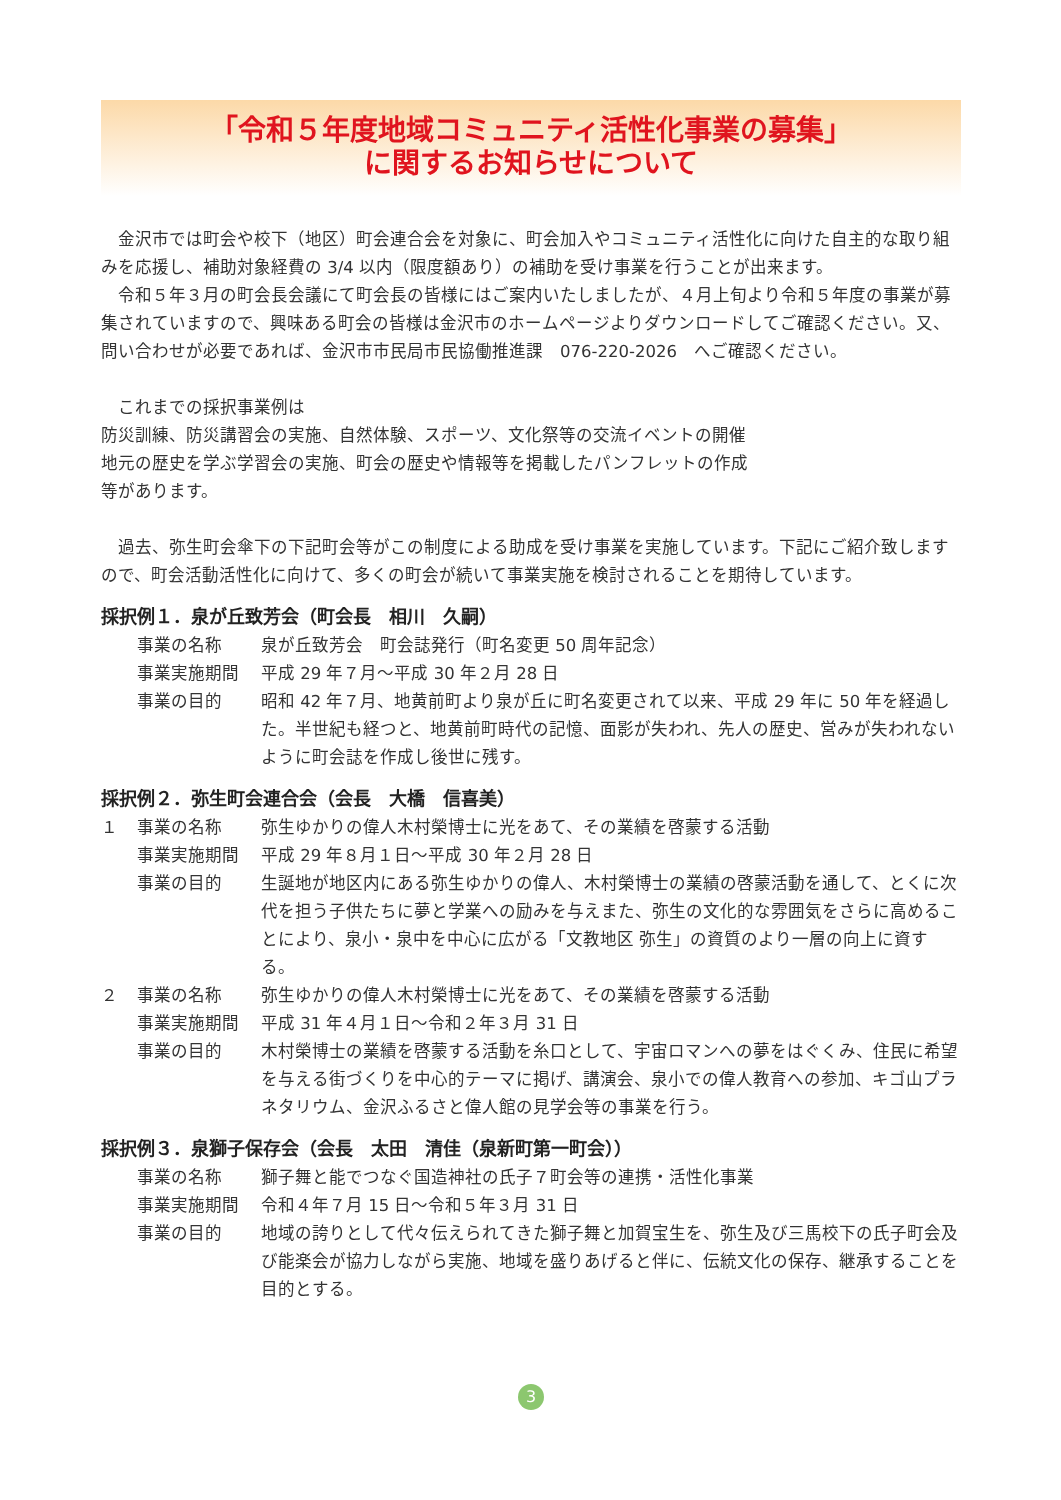「令和５年度地域コミュニティ活性化事業の募集」
に関するお知らせについて
金沢市では町会や校下（地区）町会連合会を対象に、町会加入やコミュニティ活性化に向けた自主的な取り組みを応援し、補助対象経費の 3/4 以内（限度額あり）の補助を受け事業を行うことが出来ます。
令和５年３月の町会長会議にて町会長の皆様にはご案内いたしましたが、４月上旬より令和５年度の事業が募集されていますので、興味ある町会の皆様は金沢市のホームページよりダウンロードしてご確認ください。又、問い合わせが必要であれば、金沢市市民局市民協働推進課　076-220-2026　へご確認ください。
これまでの採択事業例は
防災訓練、防災講習会の実施、自然体験、スポーツ、文化祭等の交流イベントの開催
地元の歴史を学ぶ学習会の実施、町会の歴史や情報等を掲載したパンフレットの作成
等があります。
過去、弥生町会傘下の下記町会等がこの制度による助成を受け事業を実施しています。下記にご紹介致しますので、町会活動活性化に向けて、多くの町会が続いて事業実施を検討されることを期待しています。
採択例１．泉が丘致芳会（町会長　相川　久嗣）
| | 事業の名称 | 泉が丘致芳会 町会誌発行（町名変更 50 周年記念） |
| | 事業実施期間 | 平成 29 年７月～平成 30 年２月 28 日 |
| | 事業の目的 | 昭和 42 年７月、地黄前町より泉が丘に町名変更されて以来、平成 29 年に 50 年を経過した。半世紀も経つと、地黄前町時代の記憶、面影が失われ、先人の歴史、営みが失われないように町会誌を作成し後世に残す。 |
採択例２．弥生町会連合会（会長　大橋　信喜美）
| １ | 事業の名称 | 弥生ゆかりの偉人木村榮博士に光をあて、その業績を啓蒙する活動 |
| | 事業実施期間 | 平成 29 年８月１日～平成 30 年２月 28 日 |
| | 事業の目的 | 生誕地が地区内にある弥生ゆかりの偉人、木村榮博士の業績の啓蒙活動を通して、とくに次代を担う子供たちに夢と学業への励みを与えまた、弥生の文化的な雰囲気をさらに高めることにより、泉小・泉中を中心に広がる「文教地区 弥生」の資質のより一層の向上に資する。 |
| ２ | 事業の名称 | 弥生ゆかりの偉人木村榮博士に光をあて、その業績を啓蒙する活動 |
| | 事業実施期間 | 平成 31 年４月１日～令和２年３月 31 日 |
| | 事業の目的 | 木村榮博士の業績を啓蒙する活動を糸口として、宇宙ロマンへの夢をはぐくみ、住民に希望を与える街づくりを中心的テーマに掲げ、講演会、泉小での偉人教育への参加、キゴ山プラネタリウム、金沢ふるさと偉人館の見学会等の事業を行う。 |
採択例３．泉獅子保存会（会長　太田　清佳（泉新町第一町会））
| | 事業の名称 | 獅子舞と能でつなぐ国造神社の氏子７町会等の連携・活性化事業 |
| | 事業実施期間 | 令和４年７月 15 日～令和５年３月 31 日 |
| | 事業の目的 | 地域の誇りとして代々伝えられてきた獅子舞と加賀宝生を、弥生及び三馬校下の氏子町会及び能楽会が協力しながら実施、地域を盛りあげると伴に、伝統文化の保存、継承することを目的とする。 |
3